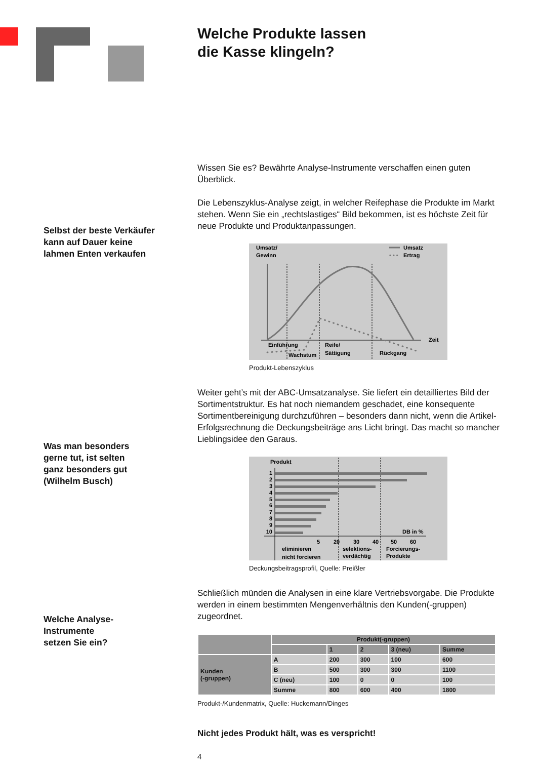Welche Produkte lassen
die Kasse klingeln?
Wissen Sie es? Bewährte Analyse-Instrumente verschaffen einen guten Überblick.
Die Lebenszyklus-Analyse zeigt, in welcher Reifephase die Produkte im Markt stehen. Wenn Sie ein „rechtslastiges“ Bild bekommen, ist es höchste Zeit für neue Produkte und Produktanpassungen.
Umsatz/
Gewinn
Umsatz
• • •
Ertrag
Zeit
Einführung
Wachstum
Reife/
Sättigung
Rückgang
Produkt-Lebenszyklus
Weiter geht’s mit der ABC-Umsatzanalyse. Sie liefert ein detailliertes Bild der Sortimentstruktur. Es hat noch niemandem geschadet, eine konsequente Sortimentbereinigung durchzuführen – besonders dann nicht, wenn die Artikel-Erfolgsrechnung die Deckungsbeiträge ans Licht bringt. Das macht so mancher Lieblingsidee den Garaus.
Produkt
1
2
3
4
5
6
7
8
9
10
DB in %
5
20
30
40
50
60
eliminieren
nicht forcieren
selektions-
verdächtig
Forcierungs-
Produkte
Deckungsbeitragsprofil, Quelle: Preißler
Schließlich münden die Analysen in eine klare Vertriebsvorgabe. Die Produkte werden in einem bestimmten Mengenverhältnis den Kunden(-gruppen) zugeordnet.
| | Produkt(-gruppen) | | | | |
| --- | --- | --- | --- | --- | --- |
| | | 1 | 2 | 3 (neu) | Summe |
| Kunden (-gruppen) | A | 200 | 300 | 100 | 600 |
| | B | 500 | 300 | 300 | 1100 |
| | C (neu) | 100 | 0 | 0 | 100 |
| | Summe | 800 | 600 | 400 | 1800 |
Produkt-/Kundenmatrix, Quelle: Huckemann/Dinges
Nicht jedes Produkt hält, was es verspricht!
4
Selbst der beste Verkäufer
kann auf Dauer keine
lahmen Enten verkaufen
Was man besonders
gerne tut, ist selten
ganz besonders gut
(Wilhelm Busch)
Welche Analyse-
Instrumente
setzen Sie ein?